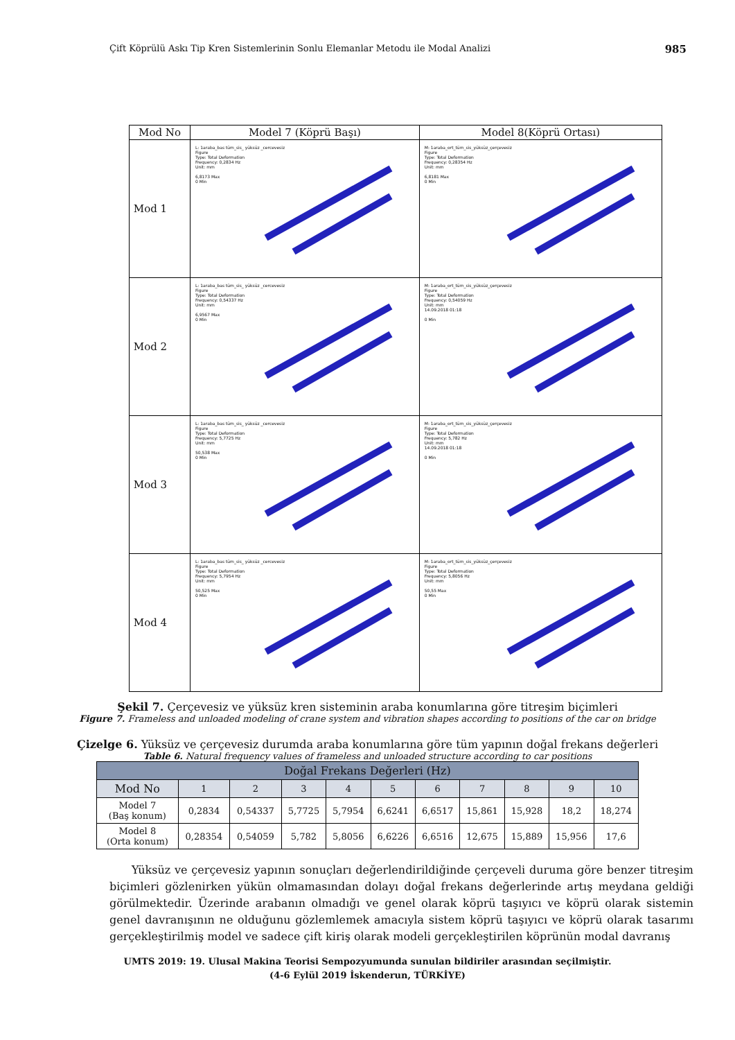Çift Köprülü Askı Tip Kren Sistemlerinin Sonlu Elemanlar Metodu ile Modal Analizi 985
| Mod No | Model 7 (Köprü Başı) | Model 8(Köprü Ortası) |
| --- | --- | --- |
| Mod 1 | L: 1araba_bas tüm_sis_ yüksüz _cercevesiz Figure Type: Total Deformation Frequency: 0,2834 Hz Unit: mm 6,8173 Max 0 Min | M: 1araba_ort_tüm_sis_yüksüz_çerçevesiz Figure Type: Total Deformation Frequency: 0,28354 Hz Unit: mm 6,8181 Max 0 Min |
| Mod 2 | L: 1araba_bas tüm_sis_ yüksüz _cercevesiz Figure Type: Total Deformation Frequency: 0,54337 Hz Unit: mm 6,9567 Max 0 Min | M: 1araba_ort_tüm_sis_yüksüz_çerçevesiz Figure Type: Total Deformation Frequency: 0,54059 Hz Unit: mm 14.09.2018 01:18 0 Min |
| Mod 3 | L: 1araba_bas tüm_sis_ yüksüz _cercevesiz Figure Type: Total Deformation Frequency: 5,7725 Hz Unit: mm 50,538 Max 0 Min | M: 1araba_ort_tüm_sis_yüksüz_çerçevesiz Figure Type: Total Deformation Frequency: 5,782 Hz Unit: mm 14.09.2018 01:18 0 Min |
| Mod 4 | L: 1araba_bas tüm_sis_ yüksüz _cercevesiz Figure Type: Total Deformation Frequency: 5,7954 Hz Unit: mm 50,525 Max 0 Min | M: 1araba_ort_tüm_sis_yüksüz_çerçevesiz Figure Type: Total Deformation Frequency: 5,8056 Hz Unit: mm 50,55 Max 0 Min |
Şekil 7. Çerçevesiz ve yüksüz kren sisteminin araba konumlarına göre titreşim biçimleri
Figure 7. Frameless and unloaded modeling of crane system and vibration shapes according to positions of the car on bridge
Çizelge 6. Yüksüz ve çerçevesiz durumda araba konumlarına göre tüm yapının doğal frekans değerleri
Table 6. Natural frequency values of frameless and unloaded structure according to car positions
| Doğal Frekans Değerleri (Hz) | | | | | | | | | | |
| --- | --- | --- | --- | --- | --- | --- | --- | --- | --- | --- |
| Mod No | 1 | 2 | 3 | 4 | 5 | 6 | 7 | 8 | 9 | 10 |
| Model 7 (Baş konum) | 0,2834 | 0,54337 | 5,7725 | 5,7954 | 6,6241 | 6,6517 | 15,861 | 15,928 | 18,2 | 18,274 |
| Model 8 (Orta konum) | 0,28354 | 0,54059 | 5,782 | 5,8056 | 6,6226 | 6,6516 | 12,675 | 15,889 | 15,956 | 17,6 |
Yüksüz ve çerçevesiz yapının sonuçları değerlendirildiğinde çerçeveli duruma göre benzer titreşim biçimleri gözlenirken yükün olmamasından dolayı doğal frekans değerlerinde artış meydana geldiği görülmektedir. Üzerinde arabanın olmadığı ve genel olarak köprü taşıyıcı ve köprü olarak sistemin genel davranışının ne olduğunu gözlemlemek amacıyla sistem köprü taşıyıcı ve köprü olarak tasarımı gerçekleştirilmiş model ve sadece çift kiriş olarak modeli gerçekleştirilen köprünün modal davranış
UMTS 2019: 19. Ulusal Makina Teorisi Sempozyumunda sunulan bildiriler arasından seçilmiştir.
(4-6 Eylül 2019 İskenderun, TÜRKİYE)